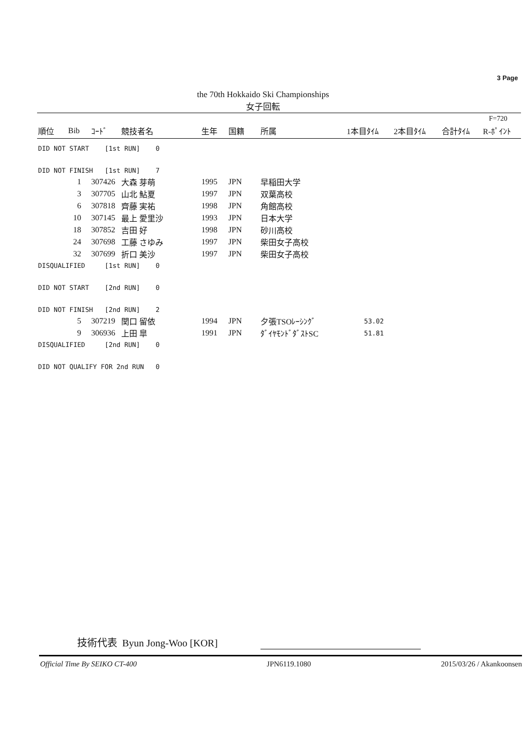3 Page
the 70th Hokkaido Ski Championships
女子回転
F=720
| 順位 | Bib | ｺｰﾄﾞ | 競技者名 | 生年 | 国籍 | 所属 | 1本目ﾀｲﾑ | 2本目ﾀｲﾑ | 合計ﾀｲﾑ | R-ﾎﾟｲﾝﾄ |
| --- | --- | --- | --- | --- | --- | --- | --- | --- | --- | --- |
| DID NOT START [1st RUN] 0 | | | | | | | | | | |
| DID NOT FINISH [1st RUN] 7 | | | | | | | | | | |
| | 1 | 307426 | 大森 芽萌 | 1995 | JPN | 早稲田大学 | | | | |
| | 3 | 307705 | 山北 鮎夏 | 1997 | JPN | 双葉高校 | | | | |
| | 6 | 307818 | 齊藤 実祐 | 1998 | JPN | 角館高校 | | | | |
| | 10 | 307145 | 最上 愛里沙 | 1993 | JPN | 日本大学 | | | | |
| | 18 | 307852 | 吉田 好 | 1998 | JPN | 砂川高校 | | | | |
| | 24 | 307698 | 工藤 さゆみ | 1997 | JPN | 柴田女子高校 | | | | |
| | 32 | 307699 | 折口 美沙 | 1997 | JPN | 柴田女子高校 | | | | |
| DISQUALIFIED [1st RUN] 0 | | | | | | | | | | |
| DID NOT START [2nd RUN] 0 | | | | | | | | | | |
| DID NOT FINISH [2nd RUN] 2 | | | | | | | | | | |
| | 5 | 307219 | 関口 留依 | 1994 | JPN | 夕張TSOﾚｰｼﾝｸﾞ | 53.02 | | | |
| | 9 | 306936 | 上田 皐 | 1991 | JPN | ﾀﾞｲﾔﾓﾝﾄﾞﾀﾞｽﾄSC | 51.81 | | | |
| DISQUALIFIED [2nd RUN] 0 | | | | | | | | | | |
| DID NOT QUALIFY FOR 2nd RUN 0 | | | | | | | | | | |
技術代表 Byun Jong-Woo [KOR]
Official Time By SEIKO CT-400 JPN6119.1080 2015/03/26 / Akankoonsen